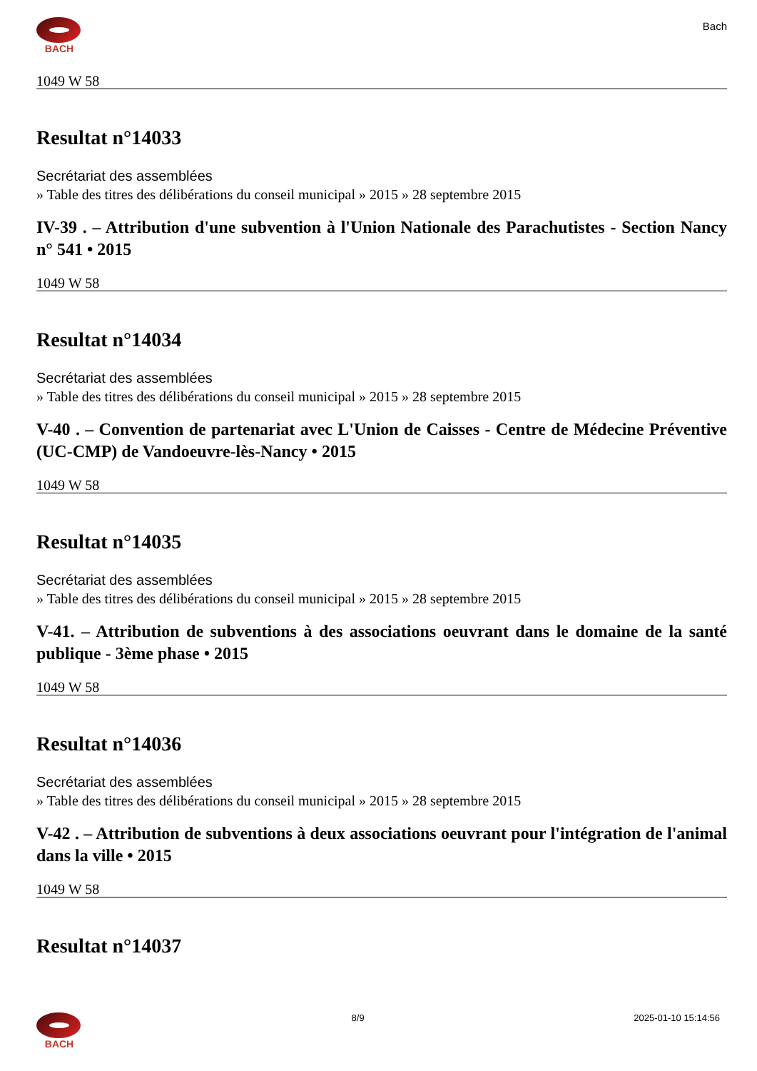BACH
Bach
1049 W 58
Resultat n°14033
Secrétariat des assemblées
» Table des titres des délibérations du conseil municipal » 2015 » 28 septembre 2015
IV-39 . – Attribution d'une subvention à l'Union Nationale des Parachutistes - Section Nancy n° 541 • 2015
1049 W 58
Resultat n°14034
Secrétariat des assemblées
» Table des titres des délibérations du conseil municipal » 2015 » 28 septembre 2015
V-40 . – Convention de partenariat avec L'Union de Caisses - Centre de Médecine Préventive (UC-CMP) de Vandoeuvre-lès-Nancy • 2015
1049 W 58
Resultat n°14035
Secrétariat des assemblées
» Table des titres des délibérations du conseil municipal » 2015 » 28 septembre 2015
V-41. – Attribution de subventions à des associations oeuvrant dans le domaine de la santé publique - 3ème phase • 2015
1049 W 58
Resultat n°14036
Secrétariat des assemblées
» Table des titres des délibérations du conseil municipal » 2015 » 28 septembre 2015
V-42 . – Attribution de subventions à deux associations oeuvrant pour l'intégration de l'animal dans la ville • 2015
1049 W 58
Resultat n°14037
BACH 8/9 2025-01-10 15:14:56